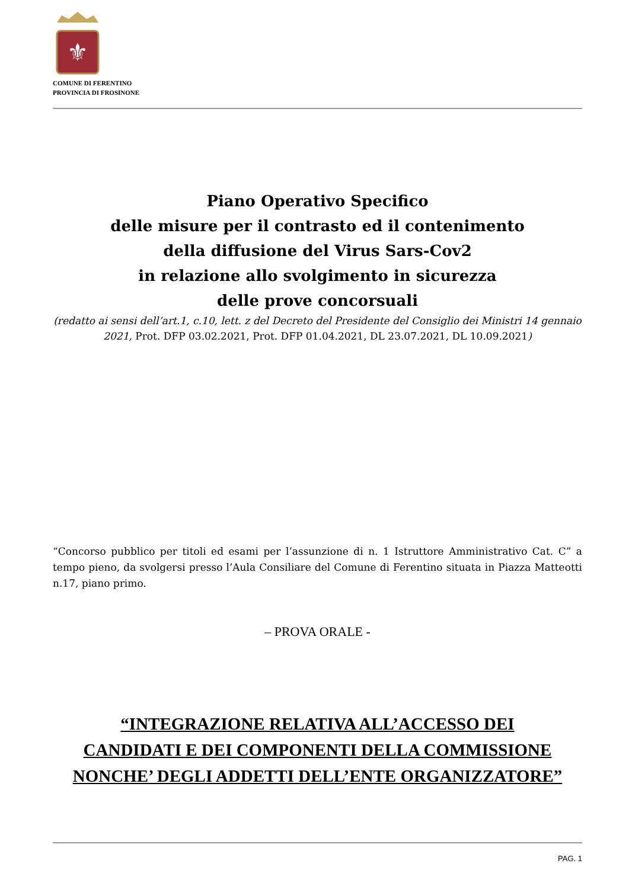⚜
COMUNE DI FERENTINO
PROVINCIA DI FROSINONE
Piano Operativo Specifico
delle misure per il contrasto ed il contenimento
della diffusione del Virus Sars-Cov2
in relazione allo svolgimento in sicurezza
delle prove concorsuali
(redatto ai sensi dell’art.1, c.10, lett. z del Decreto del Presidente del Consiglio dei Ministri 14 gennaio 2021, Prot. DFP 03.02.2021, Prot. DFP 01.04.2021, DL 23.07.2021, DL 10.09.2021)
“Concorso pubblico per titoli ed esami per l’assunzione di n. 1 Istruttore Amministrativo Cat. C” a tempo pieno, da svolgersi presso l’Aula Consiliare del Comune di Ferentino situata in Piazza Matteotti n.17, piano primo.
– PROVA ORALE -
“INTEGRAZIONE RELATIVA ALL’ACCESSO DEI CANDIDATI E DEI COMPONENTI DELLA COMMISSIONE NONCHE’ DEGLI ADDETTI DELL’ENTE ORGANIZZATORE”
PAG. 1